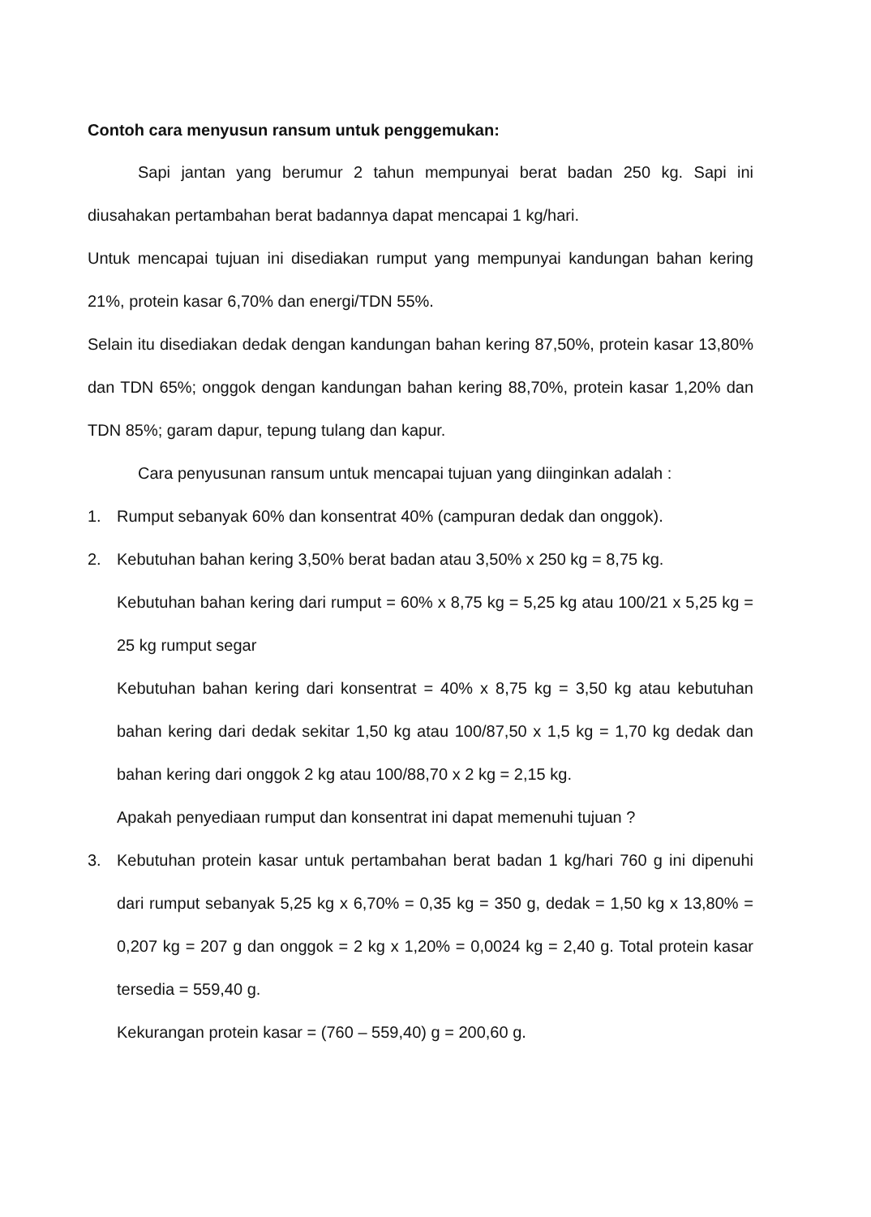Contoh cara menyusun ransum untuk penggemukan:
Sapi jantan yang berumur 2 tahun mempunyai berat badan 250 kg. Sapi ini diusahakan pertambahan berat badannya dapat mencapai 1 kg/hari.
Untuk mencapai tujuan ini disediakan rumput yang mempunyai kandungan bahan kering 21%, protein kasar 6,70% dan energi/TDN 55%.
Selain itu disediakan dedak dengan kandungan bahan kering 87,50%, protein kasar 13,80% dan TDN 65%; onggok dengan kandungan bahan kering 88,70%, protein kasar 1,20% dan TDN 85%; garam dapur, tepung tulang dan kapur.
Cara penyusunan ransum untuk mencapai tujuan yang diinginkan adalah :
1. Rumput sebanyak 60% dan konsentrat 40% (campuran dedak dan onggok).
2. Kebutuhan bahan kering 3,50% berat badan atau 3,50% x 250 kg = 8,75 kg.
Kebutuhan bahan kering dari rumput = 60% x 8,75 kg = 5,25 kg atau 100/21 x 5,25 kg = 25 kg rumput segar
Kebutuhan bahan kering dari konsentrat = 40% x 8,75 kg = 3,50 kg atau kebutuhan bahan kering dari dedak sekitar 1,50 kg atau 100/87,50 x 1,5 kg = 1,70 kg dedak dan bahan kering dari onggok 2 kg atau 100/88,70 x 2 kg = 2,15 kg.
Apakah penyediaan rumput dan konsentrat ini dapat memenuhi tujuan ?
3. Kebutuhan protein kasar untuk pertambahan berat badan 1 kg/hari 760 g ini dipenuhi dari rumput sebanyak 5,25 kg x 6,70% = 0,35 kg = 350 g, dedak = 1,50 kg x 13,80% = 0,207 kg = 207 g dan onggok = 2 kg x 1,20% = 0,0024 kg = 2,40 g. Total protein kasar tersedia = 559,40 g.
Kekurangan protein kasar = (760 – 559,40) g = 200,60 g.